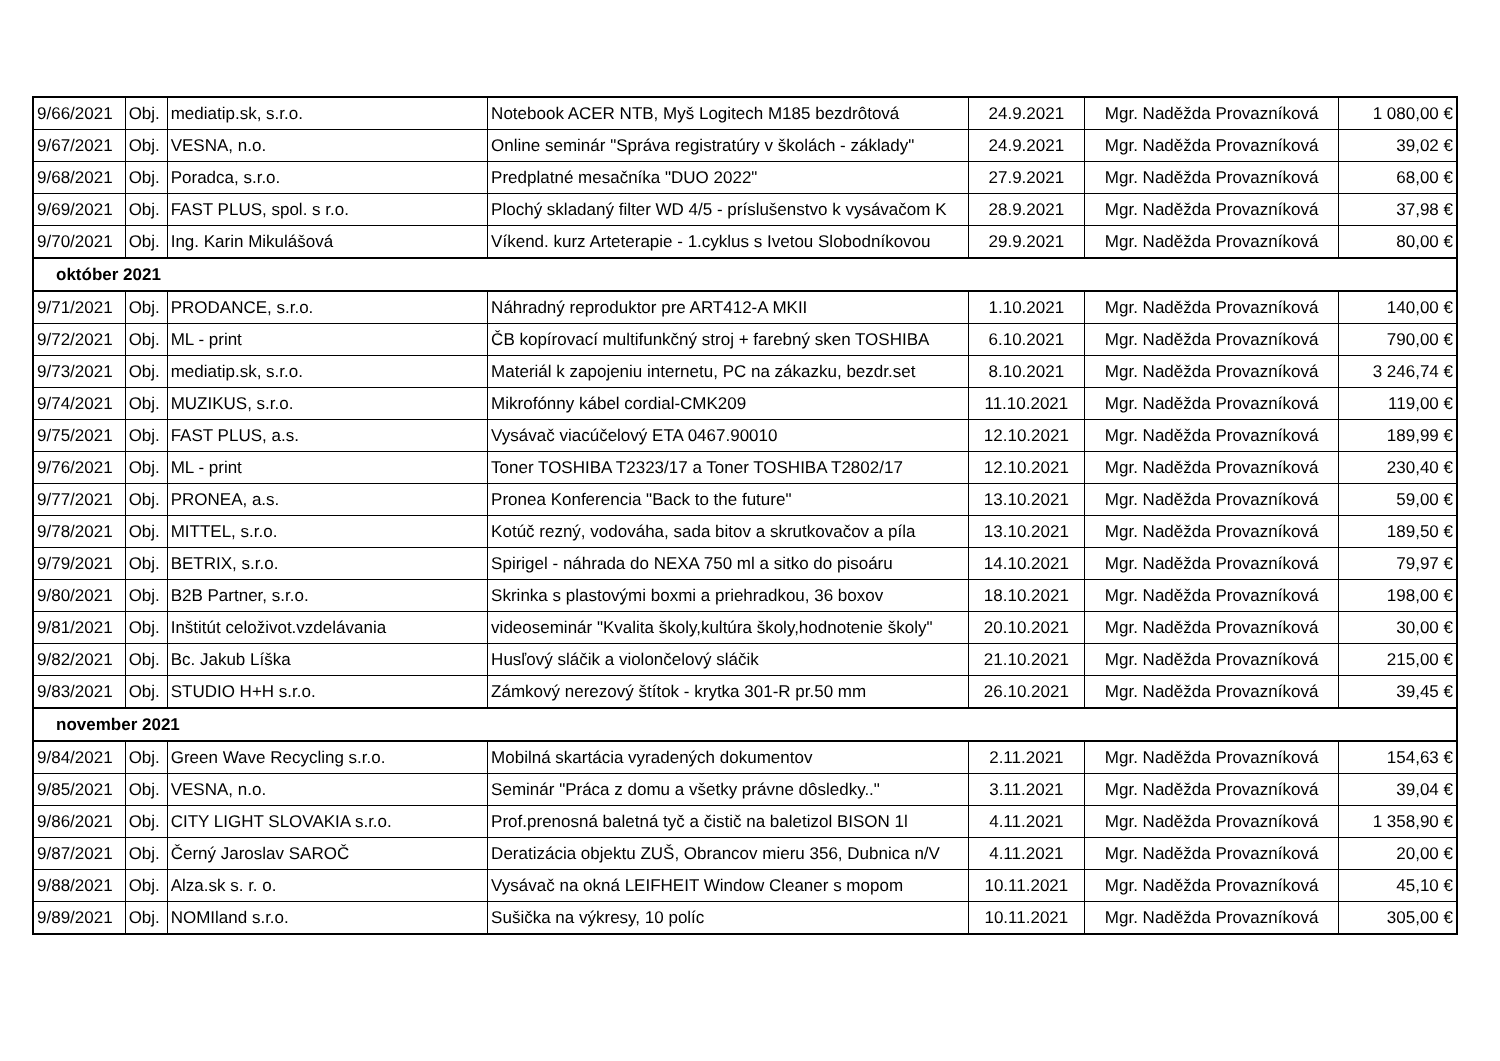| 9/66/2021 | Obj. | mediatip.sk, s.r.o. | Notebook ACER NTB, Myš Logitech M185 bezdrôtová | 24.9.2021 | Mgr. Naděžda Provazníková | 1 080,00 € |
| 9/67/2021 | Obj. | VESNA, n.o. | Online seminár "Správa registratúry v školách - základy" | 24.9.2021 | Mgr. Naděžda Provazníková | 39,02 € |
| 9/68/2021 | Obj. | Poradca, s.r.o. | Predplatné mesačníka "DUO 2022" | 27.9.2021 | Mgr. Naděžda Provazníková | 68,00 € |
| 9/69/2021 | Obj. | FAST PLUS, spol. s r.o. | Plochý skladaný filter WD 4/5 - príslušenstvo k vysávačom K | 28.9.2021 | Mgr. Naděžda Provazníková | 37,98 € |
| 9/70/2021 | Obj. | Ing. Karin Mikulášová | Víkend. kurz Arteterapie - 1.cyklus s Ivetou Slobodníkovou | 29.9.2021 | Mgr. Naděžda Provazníková | 80,00 € |
| október 2021 | | | | | | |
| 9/71/2021 | Obj. | PRODANCE, s.r.o. | Náhradný reproduktor pre ART412-A MKII | 1.10.2021 | Mgr. Naděžda Provazníková | 140,00 € |
| 9/72/2021 | Obj. | ML - print | ČB kopírovací multifunkčný stroj + farebný sken TOSHIBA | 6.10.2021 | Mgr. Naděžda Provazníková | 790,00 € |
| 9/73/2021 | Obj. | mediatip.sk, s.r.o. | Materiál k zapojeniu internetu, PC na zákazku, bezdr.set | 8.10.2021 | Mgr. Naděžda Provazníková | 3 246,74 € |
| 9/74/2021 | Obj. | MUZIKUS, s.r.o. | Mikrofónny kábel cordial-CMK209 | 11.10.2021 | Mgr. Naděžda Provazníková | 119,00 € |
| 9/75/2021 | Obj. | FAST PLUS, a.s. | Vysávač viacúčelový ETA 0467.90010 | 12.10.2021 | Mgr. Naděžda Provazníková | 189,99 € |
| 9/76/2021 | Obj. | ML - print | Toner TOSHIBA T2323/17 a Toner TOSHIBA T2802/17 | 12.10.2021 | Mgr. Naděžda Provazníková | 230,40 € |
| 9/77/2021 | Obj. | PRONEA, a.s. | Pronea Konferencia "Back to the future" | 13.10.2021 | Mgr. Naděžda Provazníková | 59,00 € |
| 9/78/2021 | Obj. | MITTEL, s.r.o. | Kotúč rezný, vodováha, sada bitov a skrutkovačov a píla | 13.10.2021 | Mgr. Naděžda Provazníková | 189,50 € |
| 9/79/2021 | Obj. | BETRIX, s.r.o. | Spirigel - náhrada do NEXA 750 ml a sitko do pisoáru | 14.10.2021 | Mgr. Naděžda Provazníková | 79,97 € |
| 9/80/2021 | Obj. | B2B Partner, s.r.o. | Skrinka s plastovými boxmi a priehradkou, 36 boxov | 18.10.2021 | Mgr. Naděžda Provazníková | 198,00 € |
| 9/81/2021 | Obj. | Inštitút celoživot.vzdelávania | videoseminár "Kvalita školy,kultúra školy,hodnotenie školy" | 20.10.2021 | Mgr. Naděžda Provazníková | 30,00 € |
| 9/82/2021 | Obj. | Bc. Jakub Líška | Husľový sláčik a violončelový sláčik | 21.10.2021 | Mgr. Naděžda Provazníková | 215,00 € |
| 9/83/2021 | Obj. | STUDIO H+H s.r.o. | Zámkový nerezový štítok - krytka 301-R pr.50 mm | 26.10.2021 | Mgr. Naděžda Provazníková | 39,45 € |
| november 2021 | | | | | | |
| 9/84/2021 | Obj. | Green Wave Recycling s.r.o. | Mobilná skartácia vyradených dokumentov | 2.11.2021 | Mgr. Naděžda Provazníková | 154,63 € |
| 9/85/2021 | Obj. | VESNA, n.o. | Seminár "Práca z domu a všetky právne dôsledky.." | 3.11.2021 | Mgr. Naděžda Provazníková | 39,04 € |
| 9/86/2021 | Obj. | CITY LIGHT SLOVAKIA s.r.o. | Prof.prenosná baletná tyč a čistič na baletizol BISON 1l | 4.11.2021 | Mgr. Naděžda Provazníková | 1 358,90 € |
| 9/87/2021 | Obj. | Černý Jaroslav SAROČ | Deratizácia objektu ZUŠ, Obrancov mieru 356, Dubnica n/V | 4.11.2021 | Mgr. Naděžda Provazníková | 20,00 € |
| 9/88/2021 | Obj. | Alza.sk s. r. o. | Vysávač na okná LEIFHEIT Window Cleaner s mopom | 10.11.2021 | Mgr. Naděžda Provazníková | 45,10 € |
| 9/89/2021 | Obj. | NOMIland s.r.o. | Sušička na výkresy, 10 políc | 10.11.2021 | Mgr. Naděžda Provazníková | 305,00 € |